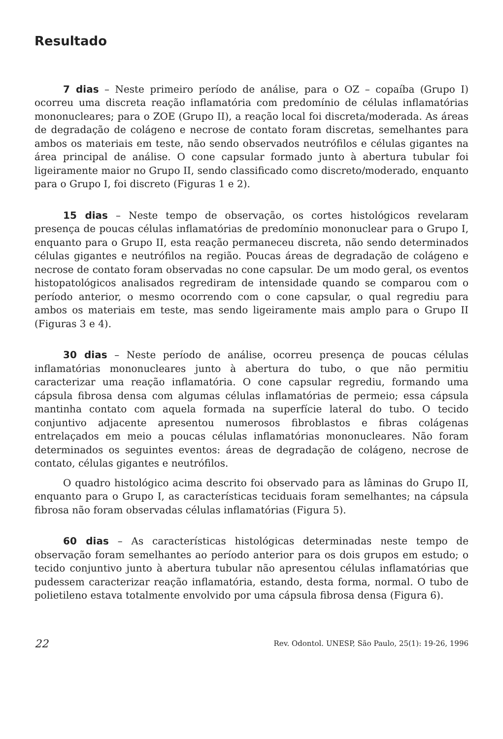Resultado
7 dias – Neste primeiro período de análise, para o OZ – copaíba (Grupo I) ocorreu uma discreta reação inflamatória com predomínio de células inflamatórias mononucleares; para o ZOE (Grupo II), a reação local foi discreta/moderada. As áreas de degradação de colágeno e necrose de contato foram discretas, semelhantes para ambos os materiais em teste, não sendo observados neutrófilos e células gigantes na área principal de análise. O cone capsular formado junto à abertura tubular foi ligeiramente maior no Grupo II, sendo classificado como discreto/moderado, enquanto para o Grupo I, foi discreto (Figuras 1 e 2).
15 dias – Neste tempo de observação, os cortes histológicos revelaram presença de poucas células inflamatórias de predomínio mononuclear para o Grupo I, enquanto para o Grupo II, esta reação permaneceu discreta, não sendo determinados células gigantes e neutrófilos na região. Poucas áreas de degradação de colágeno e necrose de contato foram observadas no cone capsular. De um modo geral, os eventos histopatológicos analisados regrediram de intensidade quando se comparou com o período anterior, o mesmo ocorrendo com o cone capsular, o qual regrediu para ambos os materiais em teste, mas sendo ligeiramente mais amplo para o Grupo II (Figuras 3 e 4).
30 dias – Neste período de análise, ocorreu presença de poucas células inflamatórias mononucleares junto à abertura do tubo, o que não permitiu caracterizar uma reação inflamatória. O cone capsular regrediu, formando uma cápsula fibrosa densa com algumas células inflamatórias de permeio; essa cápsula mantinha contato com aquela formada na superfície lateral do tubo. O tecido conjuntivo adjacente apresentou numerosos fibroblastos e fibras colágenas entrelaçados em meio a poucas células inflamatórias mononucleares. Não foram determinados os seguintes eventos: áreas de degradação de colágeno, necrose de contato, células gigantes e neutrófilos.
O quadro histológico acima descrito foi observado para as lâminas do Grupo II, enquanto para o Grupo I, as características teciduais foram semelhantes; na cápsula fibrosa não foram observadas células inflamatórias (Figura 5).
60 dias – As características histológicas determinadas neste tempo de observação foram semelhantes ao período anterior para os dois grupos em estudo; o tecido conjuntivo junto à abertura tubular não apresentou células inflamatórias que pudessem caracterizar reação inflamatória, estando, desta forma, normal. O tubo de polietileno estava totalmente envolvido por uma cápsula fibrosa densa (Figura 6).
22 Rev. Odontol. UNESP, São Paulo, 25(1): 19-26, 1996